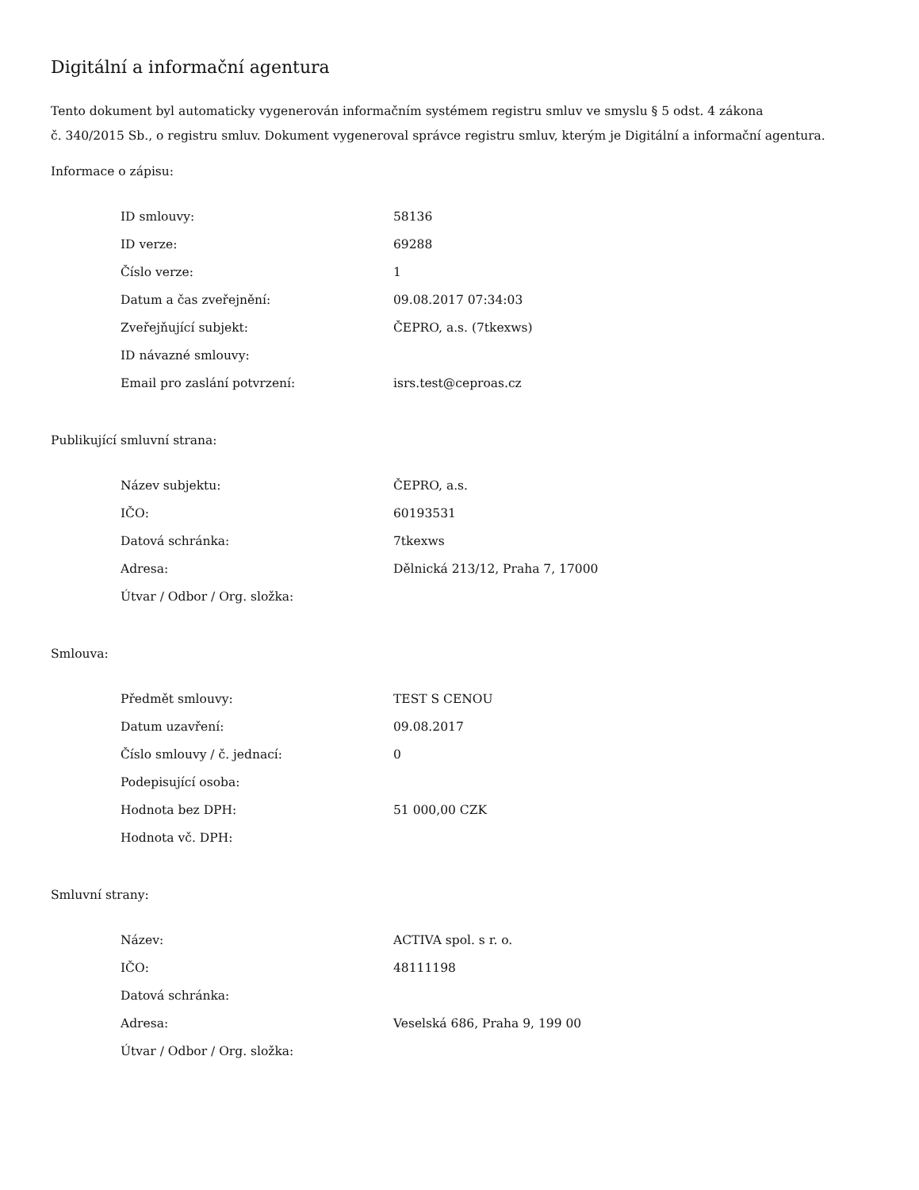Digitální a informační agentura
Tento dokument byl automaticky vygenerován informačním systémem registru smluv ve smyslu § 5 odst. 4 zákona
č. 340/2015 Sb., o registru smluv. Dokument vygeneroval správce registru smluv, kterým je Digitální a informační agentura.
Informace o zápisu:
| ID smlouvy: | 58136 |
| ID verze: | 69288 |
| Číslo verze: | 1 |
| Datum a čas zveřejnění: | 09.08.2017 07:34:03 |
| Zveřejňující subjekt: | ČEPRO, a.s. (7tkexws) |
| ID návazné smlouvy: | |
| Email pro zaslání potvrzení: | isrs.test@ceproas.cz |
Publikující smluvní strana:
| Název subjektu: | ČEPRO, a.s. |
| IČO: | 60193531 |
| Datová schránka: | 7tkexws |
| Adresa: | Dělnická 213/12, Praha 7, 17000 |
| Útvar / Odbor / Org. složka: | |
Smlouva:
| Předmět smlouvy: | TEST S CENOU |
| Datum uzavření: | 09.08.2017 |
| Číslo smlouvy / č. jednací: | 0 |
| Podepisující osoba: | |
| Hodnota bez DPH: | 51 000,00 CZK |
| Hodnota vč. DPH: | |
Smluvní strany:
| Název: | ACTIVA spol. s r. o. |
| IČO: | 48111198 |
| Datová schránka: | |
| Adresa: | Veselská 686, Praha 9, 199 00 |
| Útvar / Odbor / Org. složka: | |